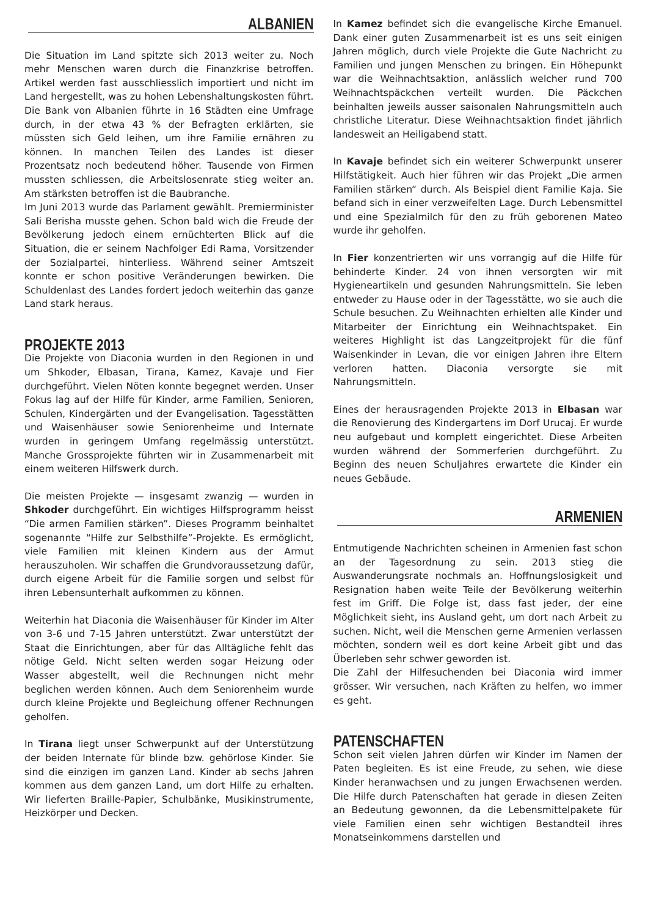ALBANIEN
Die Situation im Land spitzte sich 2013 weiter zu. Noch mehr Menschen waren durch die Finanzkrise betroffen. Artikel werden fast ausschliesslich importiert und nicht im Land hergestellt, was zu hohen Lebenshaltungskosten führt. Die Bank von Albanien führte in 16 Städten eine Umfrage durch, in der etwa 43 % der Befragten erklärten, sie müssten sich Geld leihen, um ihre Familie ernähren zu können. In manchen Teilen des Landes ist dieser Prozentsatz noch bedeutend höher. Tausende von Firmen mussten schliessen, die Arbeitslosenrate stieg weiter an. Am stärksten betroffen ist die Baubranche.
Im Juni 2013 wurde das Parlament gewählt. Premierminister Sali Berisha musste gehen. Schon bald wich die Freude der Bevölkerung jedoch einem ernüchterten Blick auf die Situation, die er seinem Nachfolger Edi Rama, Vorsitzender der Sozialpartei, hinterliess. Während seiner Amtszeit konnte er schon positive Veränderungen bewirken. Die Schuldenlast des Landes fordert jedoch weiterhin das ganze Land stark heraus.
PROJEKTE 2013
Die Projekte von Diaconia wurden in den Regionen in und um Shkoder, Elbasan, Tirana, Kamez, Kavaje und Fier durchgeführt. Vielen Nöten konnte begegnet werden. Unser Fokus lag auf der Hilfe für Kinder, arme Familien, Senioren, Schulen, Kindergärten und der Evangelisation. Tagesstätten und Waisenhäuser sowie Seniorenheime und Internate wurden in geringem Umfang regelmässig unterstützt. Manche Grossprojekte führten wir in Zusammenarbeit mit einem weiteren Hilfswerk durch.
Die meisten Projekte — insgesamt zwanzig — wurden in Shkoder durchgeführt. Ein wichtiges Hilfsprogramm heisst “Die armen Familien stärken”. Dieses Programm beinhaltet sogenannte “Hilfe zur Selbsthilfe”-Projekte. Es ermöglicht, viele Familien mit kleinen Kindern aus der Armut herauszuholen. Wir schaffen die Grundvoraussetzung dafür, durch eigene Arbeit für die Familie sorgen und selbst für ihren Lebensunterhalt aufkommen zu können.
Weiterhin hat Diaconia die Waisenhäuser für Kinder im Alter von 3-6 und 7-15 Jahren unterstützt. Zwar unterstützt der Staat die Einrichtungen, aber für das Alltägliche fehlt das nötige Geld. Nicht selten werden sogar Heizung oder Wasser abgestellt, weil die Rechnungen nicht mehr beglichen werden können. Auch dem Seniorenheim wurde durch kleine Projekte und Begleichung offener Rechnungen geholfen.
In Tirana liegt unser Schwerpunkt auf der Unterstützung der beiden Internate für blinde bzw. gehörlose Kinder. Sie sind die einzigen im ganzen Land. Kinder ab sechs Jahren kommen aus dem ganzen Land, um dort Hilfe zu erhalten. Wir lieferten Braille-Papier, Schulbänke, Musikinstrumente, Heizkörper und Decken.
In Kamez befindet sich die evangelische Kirche Emanuel. Dank einer guten Zusammenarbeit ist es uns seit einigen Jahren möglich, durch viele Projekte die Gute Nachricht zu Familien und jungen Menschen zu bringen. Ein Höhepunkt war die Weihnachtsaktion, anlässlich welcher rund 700 Weihnachtspäckchen verteilt wurden. Die Päckchen beinhalten jeweils ausser saisonalen Nahrungsmitteln auch christliche Literatur. Diese Weihnachtsaktion findet jährlich landesweit an Heiligabend statt.
In Kavaje befindet sich ein weiterer Schwerpunkt unserer Hilfstätigkeit. Auch hier führen wir das Projekt „Die armen Familien stärken“ durch. Als Beispiel dient Familie Kaja. Sie befand sich in einer verzweifelten Lage. Durch Lebensmittel und eine Spezialmilch für den zu früh geborenen Mateo wurde ihr geholfen.
In Fier konzentrierten wir uns vorrangig auf die Hilfe für behinderte Kinder. 24 von ihnen versorgten wir mit Hygieneartikeln und gesunden Nahrungsmitteln. Sie leben entweder zu Hause oder in der Tagesstätte, wo sie auch die Schule besuchen. Zu Weihnachten erhielten alle Kinder und Mitarbeiter der Einrichtung ein Weihnachtspaket. Ein weiteres Highlight ist das Langzeitprojekt für die fünf Waisenkinder in Levan, die vor einigen Jahren ihre Eltern verloren hatten. Diaconia versorgte sie mit Nahrungsmitteln.
Eines der herausragenden Projekte 2013 in Elbasan war die Renovierung des Kindergartens im Dorf Urucaj. Er wurde neu aufgebaut und komplett eingerichtet. Diese Arbeiten wurden während der Sommerferien durchgeführt. Zu Beginn des neuen Schuljahres erwartete die Kinder ein neues Gebäude.
ARMENIEN
Entmutigende Nachrichten scheinen in Armenien fast schon an der Tagesordnung zu sein. 2013 stieg die Auswanderungsrate nochmals an. Hoffnungslosigkeit und Resignation haben weite Teile der Bevölkerung weiterhin fest im Griff. Die Folge ist, dass fast jeder, der eine Möglichkeit sieht, ins Ausland geht, um dort nach Arbeit zu suchen. Nicht, weil die Menschen gerne Armenien verlassen möchten, sondern weil es dort keine Arbeit gibt und das Überleben sehr schwer geworden ist.
Die Zahl der Hilfesuchenden bei Diaconia wird immer grösser. Wir versuchen, nach Kräften zu helfen, wo immer es geht.
PATENSCHAFTEN
Schon seit vielen Jahren dürfen wir Kinder im Namen der Paten begleiten. Es ist eine Freude, zu sehen, wie diese Kinder heranwachsen und zu jungen Erwachsenen werden. Die Hilfe durch Patenschaften hat gerade in diesen Zeiten an Bedeutung gewonnen, da die Lebensmittelpakete für viele Familien einen sehr wichtigen Bestandteil ihres Monatseinkommens darstellen und